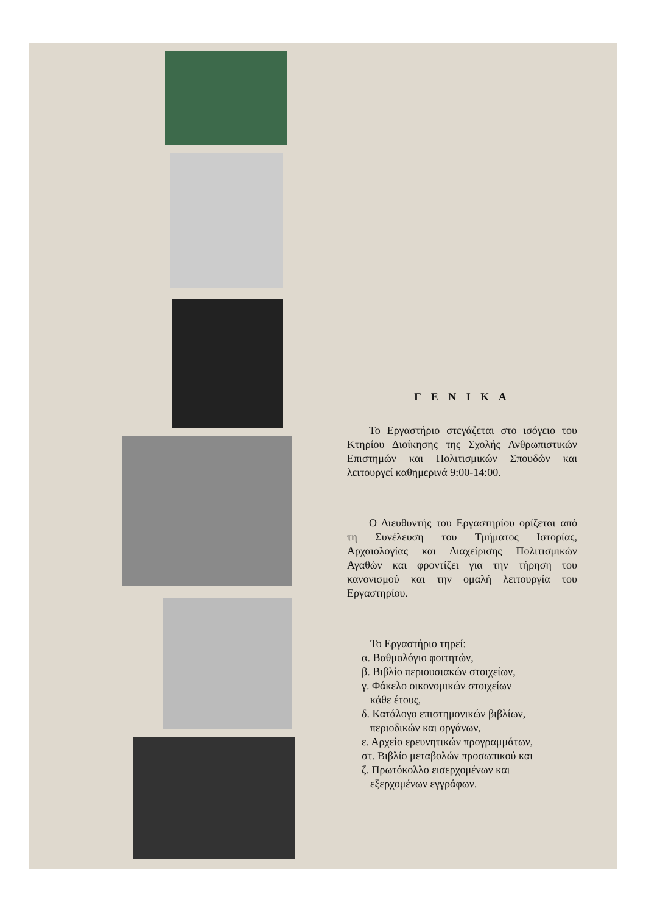Γ Ε Ν Ι Κ Α
Το Εργαστήριο στεγάζεται στο ισόγειο του Κτηρίου Διοίκησης της Σχολής Ανθρωπιστικών Επιστημών και Πολιτισμικών Σπουδών και λειτουργεί καθημερινά 9:00-14:00.
Ο Διευθυντής του Εργαστηρίου ορίζεται από τη Συνέλευση του Τμήματος Ιστορίας, Αρχαιολογίας και Διαχείρισης Πολιτισμικών Αγαθών και φροντίζει για την τήρηση του κανονισμού και την ομαλή λειτουργία του Εργαστηρίου.
Το Εργαστήριο τηρεί:
α. Βαθμολόγιο φοιτητών,
β. Βιβλίο περιουσιακών στοιχείων,
γ. Φάκελο οικονομικών στοιχείων
κάθε έτους,
δ. Κατάλογο επιστημονικών βιβλίων,
περιοδικών και οργάνων,
ε. Αρχείο ερευνητικών προγραμμάτων,
στ. Βιβλίο μεταβολών προσωπικού και
ζ. Πρωτόκολλο εισερχομένων και
εξερχομένων εγγράφων.